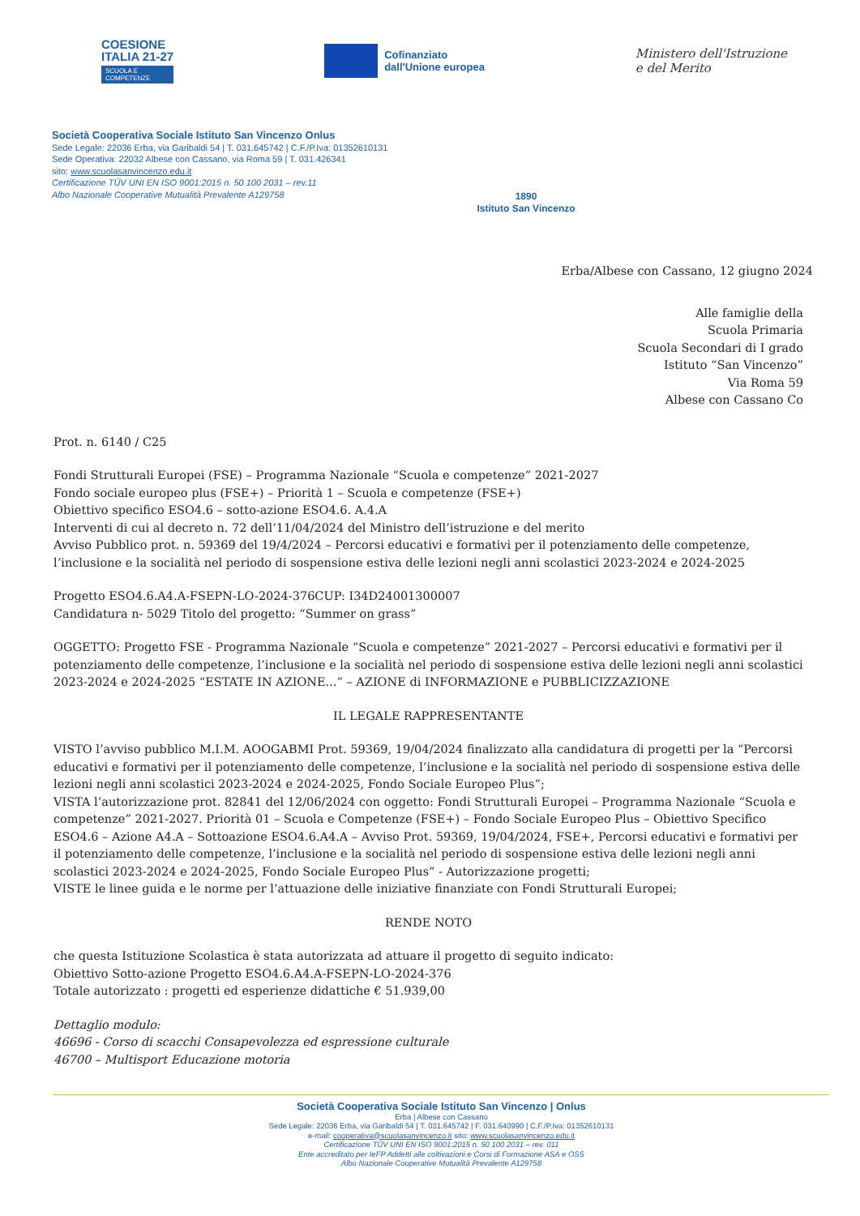COESIONE
ITALIA 21-27
SCUOLA E
COMPETENZE
Cofinanziato
dall'Unione europea
Ministero dell'Istruzione
e del Merito
Società Cooperativa Sociale Istituto San Vincenzo Onlus
Sede Legale: 22036 Erba, via Garibaldi 54 | T. 031.645742 | C.F./P.Iva: 01352610131
Sede Operativa: 22032 Albese con Cassano, via Roma 59 | T. 031.426341
sito: www.scuolasanvincenzo.edu.it
Certificazione TÜV UNI EN ISO 9001:2015 n. 50 100 2031 – rev.11
Albo Nazionale Cooperative Mutualità Prevalente A129758
1890
Istituto San Vincenzo
Erba/Albese con Cassano, 12 giugno 2024
Alle famiglie della
Scuola Primaria
Scuola Secondari di I grado
Istituto “San Vincenzo”
Via Roma 59
Albese con Cassano Co
Prot. n. 6140 / C25
Fondi Strutturali Europei (FSE) – Programma Nazionale “Scuola e competenze” 2021-2027
Fondo sociale europeo plus (FSE+) – Priorità 1 – Scuola e competenze (FSE+)
Obiettivo specifico ESO4.6 – sotto-azione ESO4.6. A.4.A
Interventi di cui al decreto n. 72 dell’11/04/2024 del Ministro dell’istruzione e del merito
Avviso Pubblico prot. n. 59369 del 19/4/2024 – Percorsi educativi e formativi per il potenziamento delle competenze, l’inclusione e la socialità nel periodo di sospensione estiva delle lezioni negli anni scolastici 2023-2024 e 2024-2025
Progetto ESO4.6.A4.A-FSEPN-LO-2024-376CUP: I34D24001300007
Candidatura n- 5029 Titolo del progetto: “Summer on grass”
OGGETTO: Progetto FSE - Programma Nazionale “Scuola e competenze” 2021-2027 – Percorsi educativi e formativi per il potenziamento delle competenze, l’inclusione e la socialità nel periodo di sospensione estiva delle lezioni negli anni scolastici 2023-2024 e 2024-2025 “ESTATE IN AZIONE...” – AZIONE di INFORMAZIONE e PUBBLICIZZAZIONE
IL LEGALE RAPPRESENTANTE
VISTO l’avviso pubblico M.I.M. AOOGABMI Prot. 59369, 19/04/2024 finalizzato alla candidatura di progetti per la “Percorsi educativi e formativi per il potenziamento delle competenze, l’inclusione e la socialità nel periodo di sospensione estiva delle lezioni negli anni scolastici 2023-2024 e 2024-2025, Fondo Sociale Europeo Plus”;
VISTA l’autorizzazione prot. 82841 del 12/06/2024 con oggetto: Fondi Strutturali Europei – Programma Nazionale “Scuola e competenze” 2021-2027. Priorità 01 – Scuola e Competenze (FSE+) – Fondo Sociale Europeo Plus – Obiettivo Specifico ESO4.6 – Azione A4.A – Sottoazione ESO4.6.A4.A – Avviso Prot. 59369, 19/04/2024, FSE+, Percorsi educativi e formativi per il potenziamento delle competenze, l’inclusione e la socialità nel periodo di sospensione estiva delle lezioni negli anni scolastici 2023-2024 e 2024-2025, Fondo Sociale Europeo Plus” - Autorizzazione progetti;
VISTE le linee guida e le norme per l’attuazione delle iniziative finanziate con Fondi Strutturali Europei;
RENDE NOTO
che questa Istituzione Scolastica è stata autorizzata ad attuare il progetto di seguito indicato:
Obiettivo Sotto-azione Progetto ESO4.6.A4.A-FSEPN-LO-2024-376
Totale autorizzato : progetti ed esperienze didattiche € 51.939,00
Dettaglio modulo:
46696 - Corso di scacchi Consapevolezza ed espressione culturale
46700 – Multisport Educazione motoria
Società Cooperativa Sociale Istituto San Vincenzo | Onlus
Erba | Albese con Cassano
Sede Legale: 22036 Erba, via Garibaldi 54 | T. 031.645742 | F. 031.640990 | C.F./P.Iva: 01352610131
e-mail: cooperativa@scuolasanvincenzo.it sito: www.scuolasanvincenzo.edu.it
Certificazione TÜV UNI EN ISO 9001:2015 n. 50 100 2031 – rev. 011
Ente accreditato per IeFP Addetti alle coltivazioni e Corsi di Formazione ASA e OSS
Albo Nazionale Cooperative Mutualità Prevalente A129758